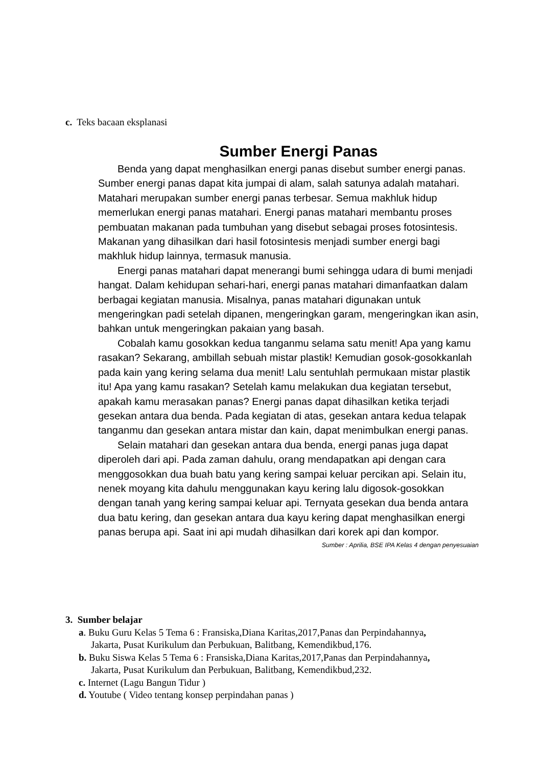c. Teks bacaan eksplanasi
Sumber Energi Panas
Benda yang dapat menghasilkan energi panas disebut sumber energi panas. Sumber energi panas dapat kita jumpai di alam, salah satunya adalah matahari. Matahari merupakan sumber energi panas terbesar. Semua makhluk hidup memerlukan energi panas matahari. Energi panas matahari membantu proses pembuatan makanan pada tumbuhan yang disebut sebagai proses fotosintesis. Makanan yang dihasilkan dari hasil fotosintesis menjadi sumber energi bagi makhluk hidup lainnya, termasuk manusia.
Energi panas matahari dapat menerangi bumi sehingga udara di bumi menjadi hangat. Dalam kehidupan sehari-hari, energi panas matahari dimanfaatkan dalam berbagai kegiatan manusia. Misalnya, panas matahari digunakan untuk mengeringkan padi setelah dipanen, mengeringkan garam, mengeringkan ikan asin, bahkan untuk mengeringkan pakaian yang basah.
Cobalah kamu gosokkan kedua tanganmu selama satu menit! Apa yang kamu rasakan? Sekarang, ambillah sebuah mistar plastik! Kemudian gosok-gosokkanlah pada kain yang kering selama dua menit! Lalu sentuhlah permukaan mistar plastik itu! Apa yang kamu rasakan? Setelah kamu melakukan dua kegiatan tersebut, apakah kamu merasakan panas? Energi panas dapat dihasilkan ketika terjadi gesekan antara dua benda. Pada kegiatan di atas, gesekan antara kedua telapak tanganmu dan gesekan antara mistar dan kain, dapat menimbulkan energi panas.
Selain matahari dan gesekan antara dua benda, energi panas juga dapat diperoleh dari api. Pada zaman dahulu, orang mendapatkan api dengan cara menggosokkan dua buah batu yang kering sampai keluar percikan api. Selain itu, nenek moyang kita dahulu menggunakan kayu kering lalu digosok-gosokkan dengan tanah yang kering sampai keluar api. Ternyata gesekan dua benda antara dua batu kering, dan gesekan antara dua kayu kering dapat menghasilkan energi panas berupa api. Saat ini api mudah dihasilkan dari korek api dan kompor.
Sumber : Aprilia, BSE IPA Kelas 4 dengan penyesuaian
3. Sumber belajar
a. Buku Guru Kelas 5 Tema 6 : Fransiska,Diana Karitas,2017,Panas dan Perpindahannya,
Jakarta, Pusat Kurikulum dan Perbukuan, Balitbang, Kemendikbud,176.
b. Buku Siswa Kelas 5 Tema 6 : Fransiska,Diana Karitas,2017,Panas dan Perpindahannya,
Jakarta, Pusat Kurikulum dan Perbukuan, Balitbang, Kemendikbud,232.
c. Internet (Lagu Bangun Tidur )
d. Youtube ( Video tentang konsep perpindahan panas )